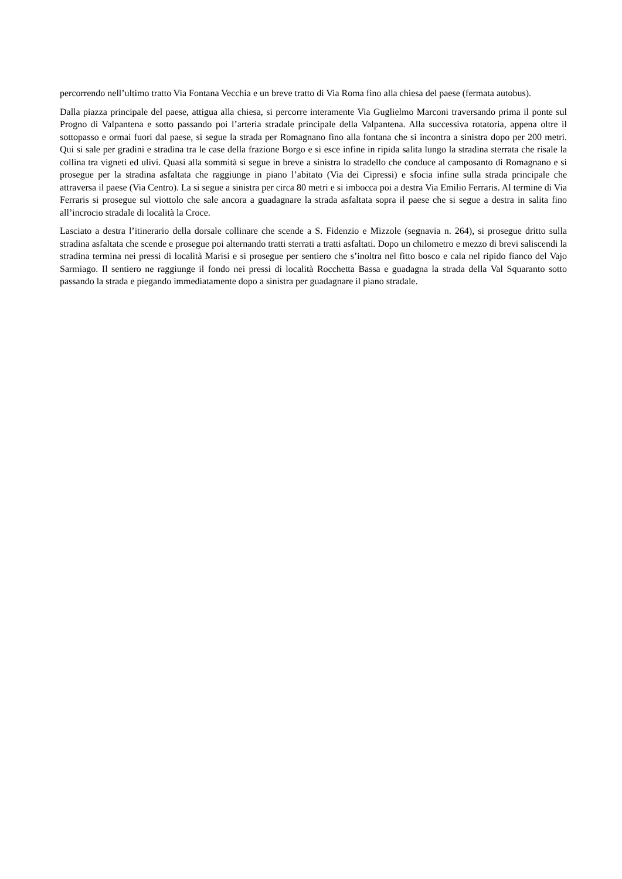percorrendo nell’ultimo tratto Via Fontana Vecchia e un breve tratto di Via Roma fino alla chiesa del paese (fermata autobus).
Dalla piazza principale del paese, attigua alla chiesa, si percorre interamente Via Guglielmo Marconi traversando prima il ponte sul Progno di Valpantena e sotto passando poi l’arteria stradale principale della Valpantena. Alla successiva rotatoria, appena oltre il sottopasso e ormai fuori dal paese, si segue la strada per Romagnano fino alla fontana che si incontra a sinistra dopo per 200 metri. Qui si sale per gradini e stradina tra le case della frazione Borgo e si esce infine in ripida salita lungo la stradina sterrata che risale la collina tra vigneti ed ulivi. Quasi alla sommità si segue in breve a sinistra lo stradello che conduce al camposanto di Romagnano e si prosegue per la stradina asfaltata che raggiunge in piano l’abitato (Via dei Cipressi) e sfocia infine sulla strada principale che attraversa il paese (Via Centro). La si segue a sinistra per circa 80 metri e si imbocca poi a destra Via Emilio Ferraris. Al termine di Via Ferraris si prosegue sul viottolo che sale ancora a guadagnare la strada asfaltata sopra il paese che si segue a destra in salita fino all’incrocio stradale di località la Croce.
Lasciato a destra l’itinerario della dorsale collinare che scende a S. Fidenzio e Mizzole (segnavia n. 264), si prosegue dritto sulla stradina asfaltata che scende e prosegue poi alternando tratti sterrati a tratti asfaltati. Dopo un chilometro e mezzo di brevi saliscendi la stradina termina nei pressi di località Marisi e si prosegue per sentiero che s’inoltra nel fitto bosco e cala nel ripido fianco del Vajo Sarmiago. Il sentiero ne raggiunge il fondo nei pressi di località Rocchetta Bassa e guadagna la strada della Val Squaranto sotto passando la strada e piegando immediatamente dopo a sinistra per guadagnare il piano stradale.